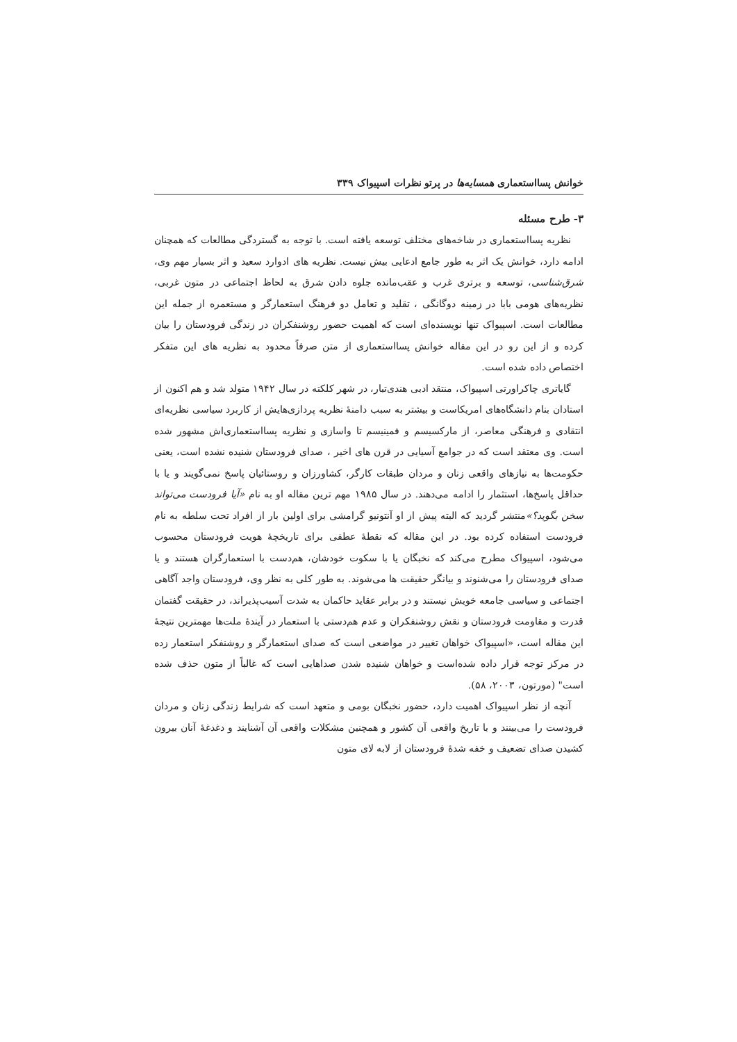خوانش پسااستعماری همسایه‌ها در پرتو نظرات اسپیواک ۳۳۹
۳- طرح مسئله
نظریه پسااستعماری در شاخه‌های مختلف توسعه یافته است. با توجه به گستردگی مطالعات که همچنان ادامه دارد، خوانش یک اثر به طور جامع ادعایی بیش نیست. نظریه های ادوارد سعید و اثر بسیار مهم وی، شرق‌شناسی، توسعه و برتری غرب و عقب‌مانده جلوه دادن شرق به لحاظ اجتماعی در متون غربی، نظریه‌های هومی بابا در زمینه دوگانگی ، تقلید و تعامل دو فرهنگ استعمارگر و مستعمره از جمله این مطالعات است. اسپیواک تنها نویسنده‌ای است که اهمیت حضور روشنفکران در زندگی فرودستان را بیان کرده و از این رو در این مقاله خوانش پسااستعماری از متن صرفاً محدود به نظریه های این متفکر اختصاص داده شده است.
گایاتری چاکراورتی اسپیواک، منتقد ادبی هندی‌تبار، در شهر کلکته در سال ۱۹۴۲ متولد شد و هم اکنون از استادان بنام دانشگاه‌های امریکاست و بیشتر به سبب دامنهٔ نظریه پردازی‌هایش از کاربرد سیاسی نظریه‌ای انتقادی و فرهنگی معاصر، از مارکسیسم و فمینیسم تا واسازی و نظریه پسااستعماری‌اش مشهور شده است. وی معتقد است که در جوامع آسیایی در قرن های اخیر ، صدای فرودستان شنیده نشده است، یعنی حکومت‌ها به نیازهای واقعی زنان و مردان طبقات کارگر، کشاورزان و روستائیان پاسخ نمی‌گویند و یا با حداقل پاسخ‌ها، استثمار را ادامه می‌دهند. در سال ۱۹۸۵ مهم ترین مقاله او به نام «آیا فرودست می‌تواند سخن بگوید؟»منتشر گردید که البته پیش از او آنتونیو گرامشی برای اولین بار از افراد تحت سلطه به نام فرودست استفاده کرده بود. در این مقاله که نقطهٔ عطفی برای تاریخچهٔ هویت فرودستان محسوب می‌شود، اسپیواک مطرح می‌کند که نخبگان یا با سکوت خودشان، هم‌دست با استعمارگران هستند و یا صدای فرودستان را می‌شنوند و بیانگر حقیقت ها می‌شوند. به طور کلی به نظر وی، فرودستان واجد آگاهی اجتماعی و سیاسی جامعه خویش نیستند و در برابر عقاید حاکمان به شدت آسیب‌پذیراند، در حقیقت گفتمان قدرت و مقاومت فرودستان و نقش روشنفکران و عدم هم‌دستی با استعمار در آیندهٔ ملت‌ها مهمترین نتیجهٔ این مقاله است، «اسپیواک خواهان تغییر در مواضعی است که صدای استعمارگر و روشنفکر استعمار زده در مرکز توجه قرار داده شده‌است و خواهان شنیده شدن صداهایی است که غالباً از متون حذف شده است" (مورتون، ۲۰۰۳، ۵۸).
آنچه از نظر اسپیواک اهمیت دارد، حضور نخبگان بومی و متعهد است که شرایط زندگی زنان و مردان فرودست را می‌بینند و با تاریخ واقعی آن کشور و همچنین مشکلات واقعی آن آشنایند و دغدغهٔ آنان بیرون کشیدن صدای تضعیف و خفه شدهٔ فرودستان از لابه لای متون